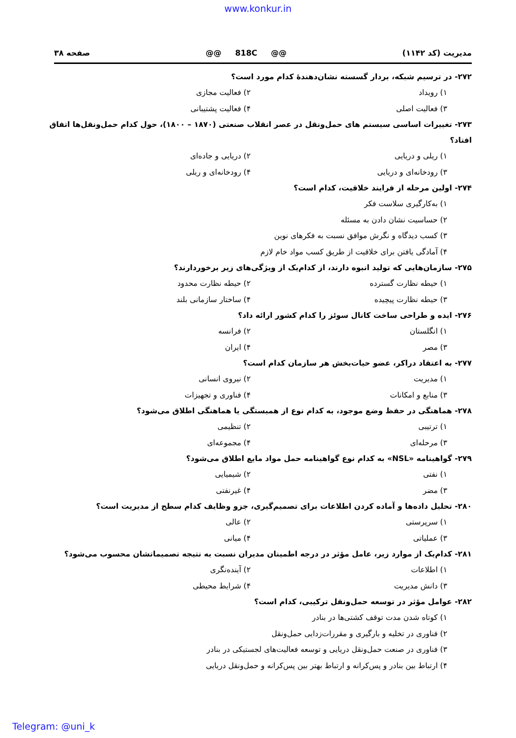www.konkur.in
مدیریت (کد ۱۱۴۲) @@ 818C @@ صفحه ۳۸
۲۷۲- در ترسیم شبکه، بردار گسسته نشان‌دهندهٔ کدام مورد است؟
۱) رویداد ۲) فعالیت مجازی ۳) فعالیت اصلی ۴) فعالیت پشتیبانی
۲۷۳- تغییرات اساسی سیستم های حمل‌ونقل در عصر انقلاب صنعتی (۱۸۷۰ – ۱۸۰۰)، حول کدام حمل‌ونقل‌ها اتفاق افتاد؟
۱) ریلی و دریایی ۲) دریایی و جاده‌ای ۳) رودخانه‌ای و دریایی ۴) رودخانه‌ای و ریلی
۲۷۴- اولین مرحله از فرایند خلاقیت، کدام است؟
۱) به‌کارگیری سلاست فکر
۲) حساسیت نشان دادن به مسئله
۳) کسب دیدگاه و نگرش موافق نسبت به فکرهای نوین
۴) آمادگی یافتن برای خلاقیت از طریق کسب مواد خام لازم
۲۷۵- سازمان‌هایی که تولید انبوه دارند، از کدام‌یک از ویژگی‌های زیر برخوردارند؟
۱) حیطه نظارت گسترده ۲) حیطه نظارت محدود ۳) حیطه نظارت پیچیده ۴) ساختار سازمانی بلند
۲۷۶- ایده و طراحی ساخت کانال سوئز را کدام کشور ارائه داد؟
۱) انگلستان ۲) فرانسه ۳) مصر ۴) ایران
۲۷۷- به اعتقاد دراکر، عضو حیات‌بخش هر سازمان کدام است؟
۱) مدیریت ۲) نیروی انسانی ۳) منابع و امکانات ۴) فناوری و تجهیزات
۲۷۸- هماهنگی در حفظ وضع موجود، به کدام نوع از همبستگی یا هماهنگی اطلاق می‌شود؟
۱) ترتیبی ۲) تنظیمی ۳) مرحله‌ای ۴) مجموعه‌ای
۲۷۹- گواهینامه «NSL» به کدام نوع گواهینامه حمل مواد مایع اطلاق می‌شود؟
۱) نفتی ۲) شیمیایی ۳) مضر ۴) غیرنفتی
۲۸۰- تحلیل داده‌ها و آماده کردن اطلاعات برای تصمیم‌گیری، جزو وظایف کدام سطح از مدیریت است؟
۱) سرپرستی ۲) عالی ۳) عملیاتی ۴) میانی
۲۸۱- کدام‌یک از موارد زیر، عامل مؤثر در درجه اطمینان مدیران نسبت به نتیجه تصمیماتشان محسوب می‌شود؟
۱) اطلاعات ۲) آینده‌نگری ۳) دانش مدیریت ۴) شرایط محیطی
۲۸۲- عوامل مؤثر در توسعه حمل‌ونقل ترکیبی، کدام است؟
۱) کوتاه شدن مدت توقف کشتی‌ها در بنادر
۲) فناوری در تخلیه و بارگیری و مقررات‌زدایی حمل‌ونقل
۳) فناوری در صنعت حمل‌ونقل دریایی و توسعه فعالیت‌های لجستیکی در بنادر
۴) ارتباط بین بنادر و پس‌کرانه و ارتباط بهتر بین پس‌کرانه و حمل‌ونقل دریایی
Telegram: @uni_k